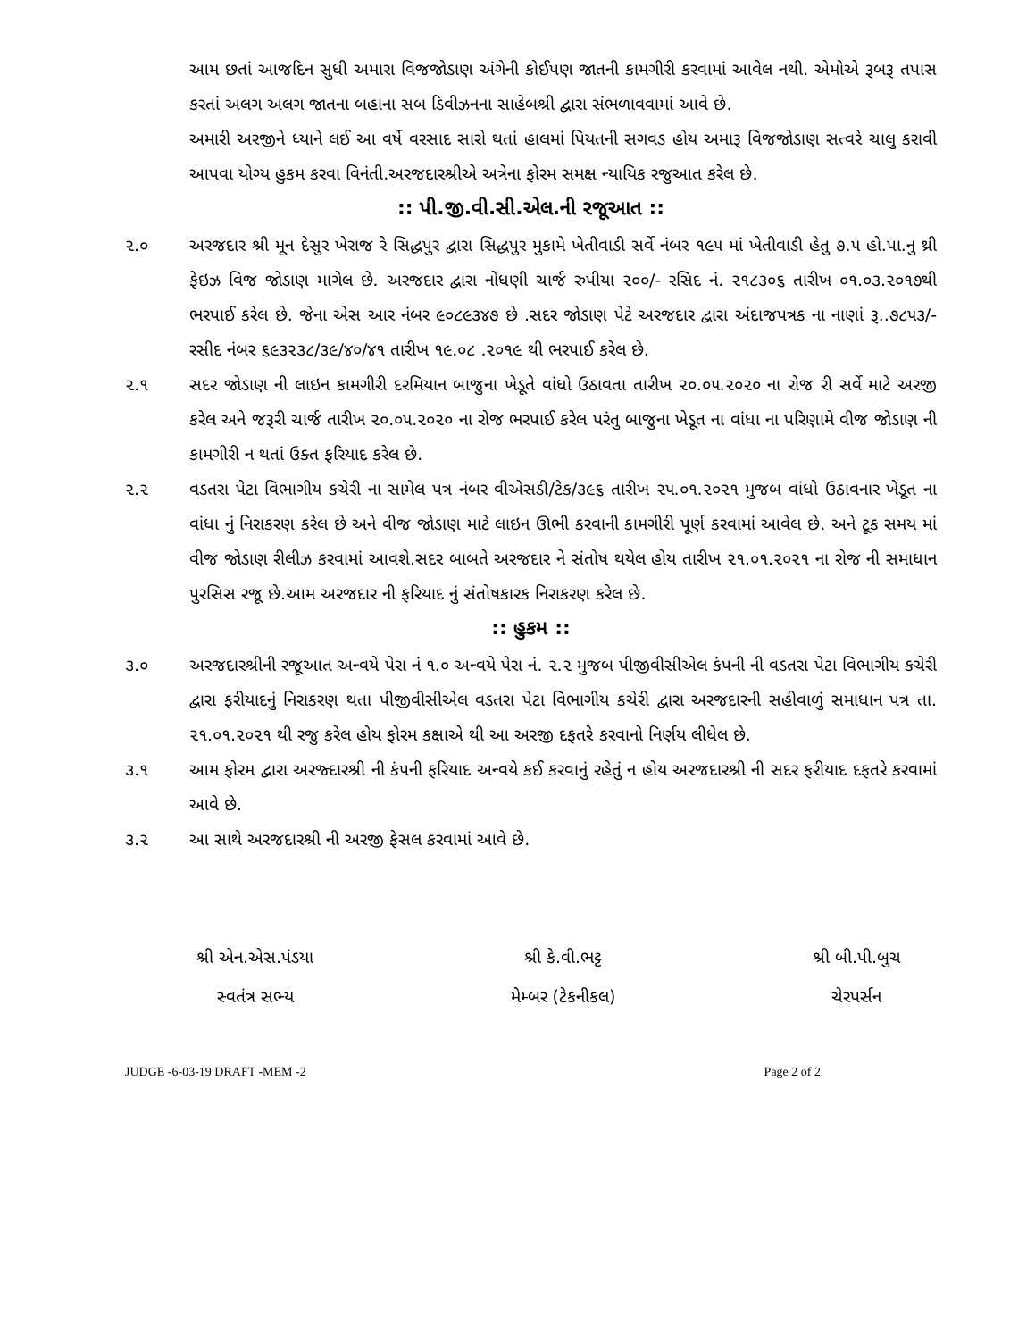આમ છતાં આજદિન સુધી અમારા વિજજોડાણ અંગેની કોઈપણ જાતની કામગીરી કરવામાં આવેલ નથી. એમોએ રૂબરૂ તપાસ કરતાં અલગ અલગ જાતના બહાના સબ ડિવીઝનના સાહેબશ્રી દ્વારા સંભળાવવામાં આવે છે.
અમારી અરજીને ધ્યાને લઈ આ વર્ષે વરસાદ સારો થતાં હાલમાં પિયતની સગવડ હોય અમારૂ વિજજોડાણ સત્વરે ચાલુ કરાવી આપવા યોગ્ય હુકમ કરવા વિનંતી.અરજદારશ્રીએ અત્રેના ફોરમ સમક્ષ ન્યાયિક રજુઆત કરેલ છે.
:: પી.જી.વી.સી.એલ.ની રજૂઆત ::
૨.૦ અરજદાર શ્રી મૂન દેસુર ખેરાજ રે સિદ્ધપુર દ્વારા સિદ્ધપુર મુકામે ખેતીવાડી સર્વે નંબર ૧૯૫ માં ખેતીવાડી હેતુ ૭.૫ હો.પા.નુ થ્રી ફેઇઝ વિજ જોડાણ માગેલ છે. અરજદાર દ્વારા નોંધણી ચાર્જ રુપીયા ૨૦૦/- રસિદ નં. ૨૧૮૩૦૬ તારીખ ૦૧.૦૩.૨૦૧૭થી ભરપાઈ કરેલ છે. જેના એસ આર નંબર ૯૦૮૯૩૪૭ છે .સદર જોડાણ પેટે અરજદાર દ્વારા અંદાજપત્રક ના નાણાં રૂ..૭૮૫૩/- રસીદ નંબર ૬૯૩૨૩૮/૩૯/૪૦/૪૧ તારીખ ૧૯.૦૮ .૨૦૧૯ થી ભરપાઈ કરેલ છે.
૨.૧ સદર જોડાણ ની લાઇન કામગીરી દરમિયાન બાજુના ખેડૂતે વાંધો ઉઠાવતા તારીખ ૨૦.૦૫.૨૦૨૦ ના રોજ રી સર્વે માટે અરજી કરેલ અને જરૂરી ચાર્જ તારીખ ૨૦.૦૫.૨૦૨૦ ના રોજ ભરપાઈ કરેલ પરંતુ બાજુના ખેડૂત ના વાંધા ના પરિણામે વીજ જોડાણ ની કામગીરી ન થતાં ઉક્ત ફરિયાદ કરેલ છે.
૨.૨ વડતરા પેટા વિભાગીય કચેરી ના સામેલ પત્ર નંબર વીએસડી/ટેક/૩૯૬ તારીખ ૨૫.૦૧.૨૦૨૧ મુજબ વાંધો ઉઠાવનાર ખેડૂત ના વાંધા નું નિરાકરણ કરેલ છે અને વીજ જોડાણ માટે લાઇન ઊભી કરવાની કામગીરી પૂર્ણ કરવામાં આવેલ છે. અને ટૂક સમય માં વીજ જોડાણ રીલીઝ કરવામાં આવશે.સદર બાબતે અરજદાર ને સંતોષ થયેલ હોય તારીખ ૨૧.૦૧.૨૦૨૧ ના રોજ ની સમાધાન પુરસિસ રજૂ છે.આમ અરજદાર ની ફરિયાદ નું સંતોષકારક નિરાકરણ કરેલ છે.
:: હુકમ ::
૩.૦ અરજદારશ્રીની રજૂઆત અન્વયે પેરા નં ૧.૦ અન્વયે પેરા નં. ૨.૨ મુજબ પીજીવીસીએલ કંપની ની વડતરા પેટા વિભાગીય કચેરી દ્વારા ફરીયાદનું નિરાકરણ થતા પીજીવીસીએલ વડતરા પેટા વિભાગીય કચેરી દ્વારા અરજદારની સહીવાળું સમાધાન પત્ર તા. ૨૧.૦૧.૨૦૨૧ થી રજુ કરેલ હોય ફોરમ કક્ષાએ થી આ અરજી દફતરે કરવાનો નિર્ણય લીધેલ છે.
૩.૧ આમ ફોરમ દ્વારા અરજ્દારશ્રી ની કંપની ફરિયાદ અન્વયે કઈ કરવાનું રહેતું ન હોય અરજદારશ્રી ની સદર ફરીયાદ દફતરે કરવામાં આવે છે.
૩.૨ આ સાથે અરજદારશ્રી ની અરજી ફેસલ કરવામાં આવે છે.
શ્રી એન.એસ.પંડયા
સ્વતંત્ર સભ્ય
શ્રી કે.વી.ભટ્ટ
મેમ્બર (ટેકનીકલ)
શ્રી બી.પી.બુચ
ચેરપર્સન
JUDGE -6-03-19 DRAFT -MEM -2 Page 2 of 2